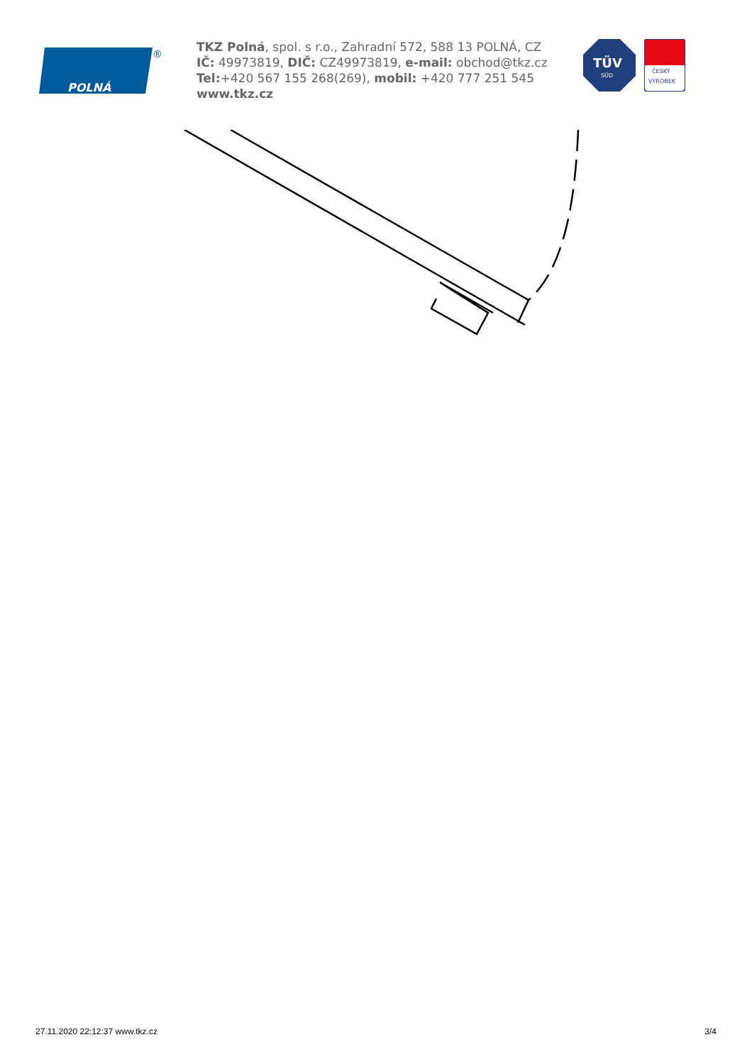POLNÁ
®
TKZ Polná, spol. s r.o., Zahradní 572, 588 13 POLNÁ, CZ
IČ: 49973819, DIČ: CZ49973819, e-mail: obchod@tkz.cz
Tel:+420 567 155 268(269), mobil: +420 777 251 545
www.tkz.cz
TÜV
SÜD
ČESKÝ
VÝROBEK
27.11.2020 22:12:37 www.tkz.cz 3/4